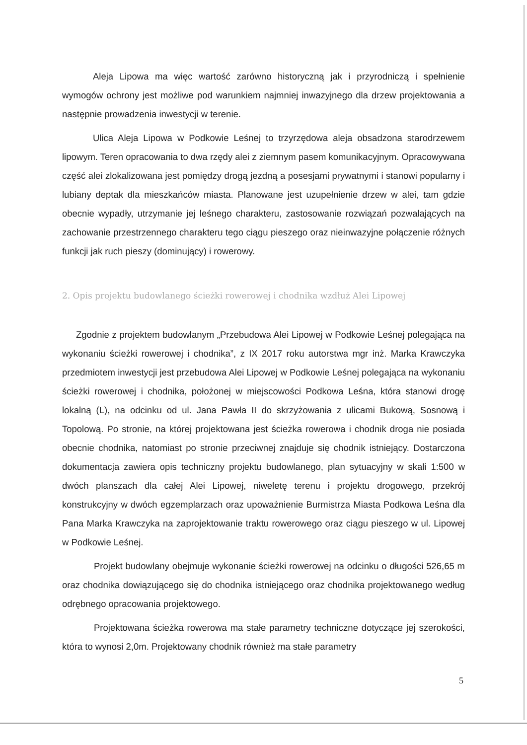Aleja Lipowa ma więc wartość zarówno historyczną jak i przyrodniczą i spełnienie wymogów ochrony jest możliwe pod warunkiem najmniej inwazyjnego dla drzew projektowania a następnie prowadzenia inwestycji w terenie.
Ulica Aleja Lipowa w Podkowie Leśnej to trzyrzędowa aleja obsadzona starodrzewem lipowym. Teren opracowania to dwa rzędy alei z ziemnym pasem komunikacyjnym. Opracowywana część alei zlokalizowana jest pomiędzy drogą jezdną a posesjami prywatnymi i stanowi popularny i lubiany deptak dla mieszkańców miasta. Planowane jest uzupełnienie drzew w alei, tam gdzie obecnie wypadły, utrzymanie jej leśnego charakteru, zastosowanie rozwiązań pozwalających na zachowanie przestrzennego charakteru tego ciągu pieszego oraz nieinwazyjne połączenie różnych funkcji jak ruch pieszy (dominujący) i rowerowy.
2. Opis projektu budowlanego ścieżki rowerowej i chodnika wzdłuż Alei Lipowej
Zgodnie z projektem budowlanym „Przebudowa Alei Lipowej w Podkowie Leśnej polegająca na wykonaniu ścieżki rowerowej i chodnika”, z IX 2017 roku autorstwa mgr inż. Marka Krawczyka przedmiotem inwestycji jest przebudowa Alei Lipowej w Podkowie Leśnej polegająca na wykonaniu ścieżki rowerowej i chodnika, położonej w miejscowości Podkowa Leśna, która stanowi drogę lokalną (L), na odcinku od ul. Jana Pawła II do skrzyżowania z ulicami Bukową, Sosnową i Topolową. Po stronie, na której projektowana jest ścieżka rowerowa i chodnik droga nie posiada obecnie chodnika, natomiast po stronie przeciwnej znajduje się chodnik istniejący. Dostarczona dokumentacja zawiera opis techniczny projektu budowlanego, plan sytuacyjny w skali 1:500 w dwóch planszach dla całej Alei Lipowej, niweletę terenu i projektu drogowego, przekrój konstrukcyjny w dwóch egzemplarzach oraz upoważnienie Burmistrza Miasta Podkowa Leśna dla Pana Marka Krawczyka na zaprojektowanie traktu rowerowego oraz ciągu pieszego w ul. Lipowej w Podkowie Leśnej.
Projekt budowlany obejmuje wykonanie ścieżki rowerowej na odcinku o długości 526,65 m oraz chodnika dowiązującego się do chodnika istniejącego oraz chodnika projektowanego według odrębnego opracowania projektowego.
Projektowana ścieżka rowerowa ma stałe parametry techniczne dotyczące jej szerokości, która to wynosi 2,0m. Projektowany chodnik również ma stałe parametry
5